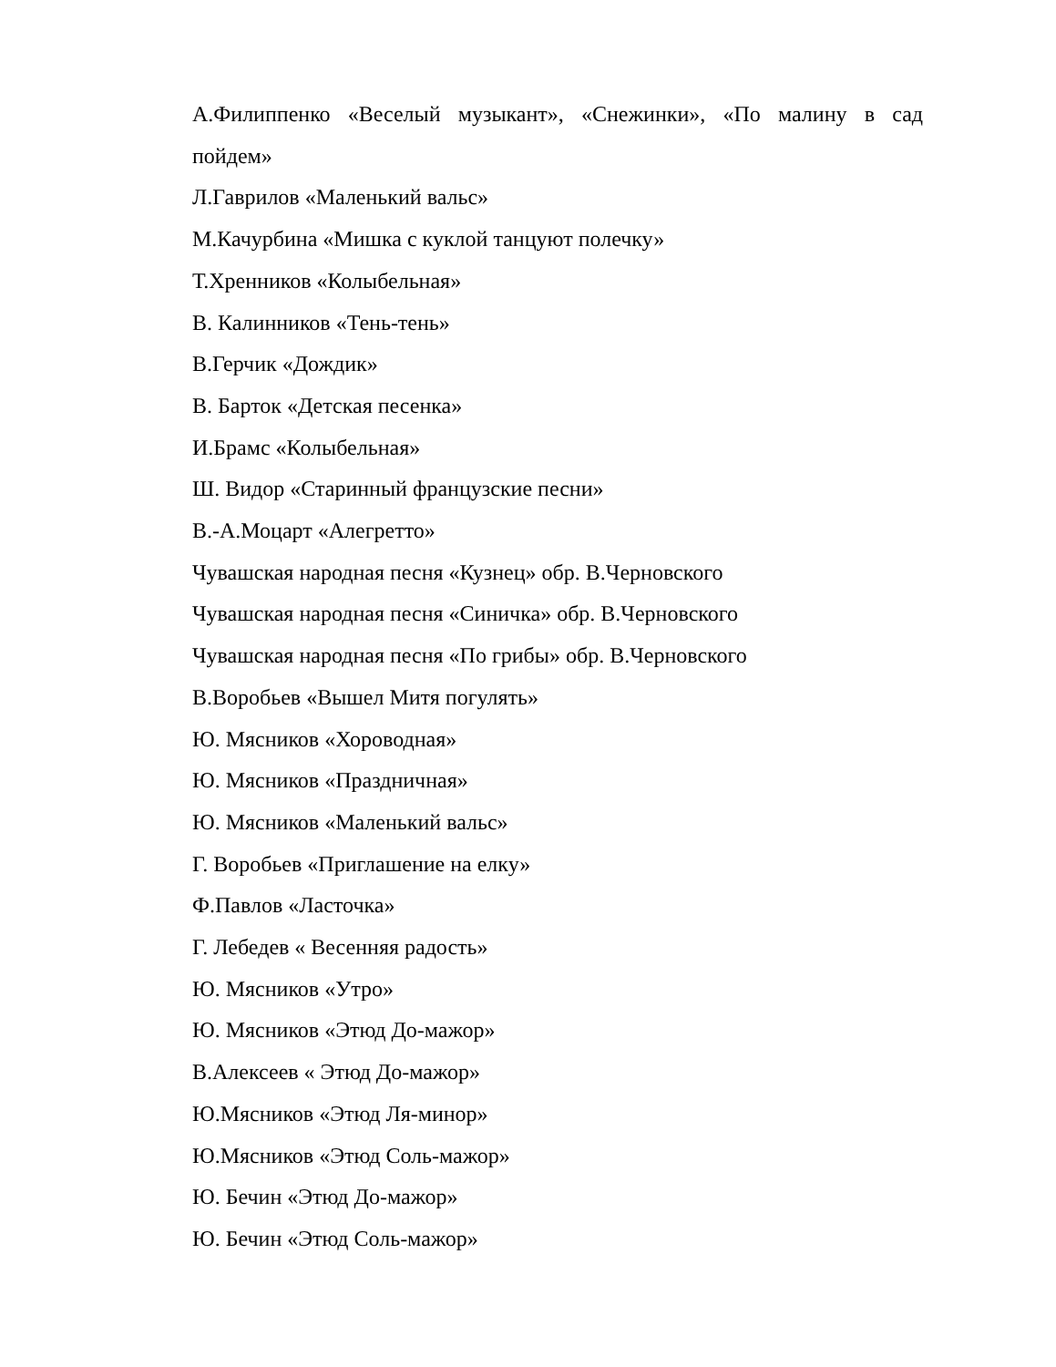А.Филиппенко «Веселый музыкант», «Снежинки», «По малину в сад пойдем»
Л.Гаврилов «Маленький вальс»
М.Качурбина «Мишка с куклой танцуют полечку»
Т.Хренников «Колыбельная»
В. Калинников «Тень-тень»
В.Герчик «Дождик»
В. Барток «Детская песенка»
И.Брамс «Колыбельная»
Ш. Видор «Старинный французские песни»
В.-А.Моцарт «Алегретто»
Чувашская народная песня «Кузнец» обр. В.Черновского
Чувашская народная песня «Синичка» обр. В.Черновского
Чувашская народная песня «По грибы» обр. В.Черновского
В.Воробьев «Вышел Митя погулять»
Ю. Мясников «Хороводная»
Ю. Мясников «Праздничная»
Ю. Мясников «Маленький вальс»
Г. Воробьев «Приглашение на елку»
Ф.Павлов «Ласточка»
Г. Лебедев « Весенняя радость»
Ю. Мясников «Утро»
Ю. Мясников «Этюд До-мажор»
В.Алексеев « Этюд До-мажор»
Ю.Мясников «Этюд Ля-минор»
Ю.Мясников «Этюд Соль-мажор»
Ю. Бечин «Этюд До-мажор»
Ю. Бечин «Этюд Соль-мажор»